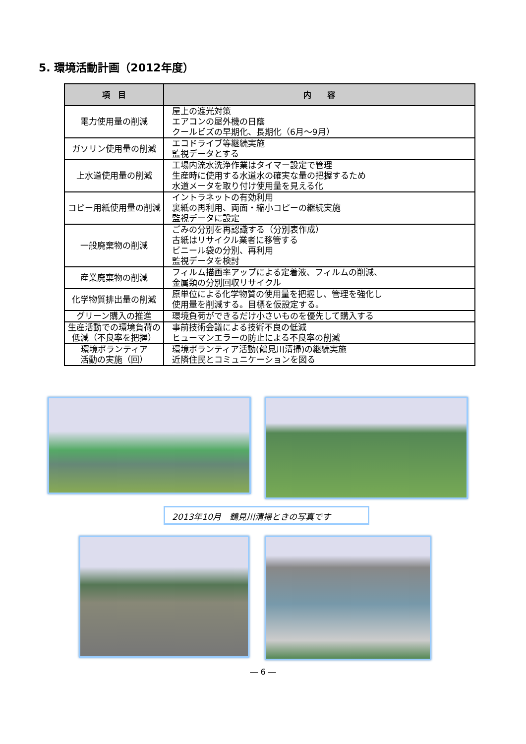5. 環境活動計画（2012年度）
| 項 目 | 内 容 |
| --- | --- |
| 電力使用量の削減 | 屋上の遮光対策 エアコンの屋外機の日蔭 クールビズの早期化、長期化（6月～9月） |
| ガソリン使用量の削減 | エコドライブ等継続実施 監視データとする |
| 上水道使用量の削減 | 工場内流水洗浄作業はタイマー設定で管理 生産時に使用する水道水の確実な量の把握するため 水道メータを取り付け使用量を見える化 |
| コピー用紙使用量の削減 | イントラネットの有効利用 裏紙の再利用、両面・縮小コピーの継続実施 監視データに設定 |
| 一般廃棄物の削減 | ごみの分別を再認識する（分別表作成） 古紙はリサイクル業者に移管する ビニール袋の分別、再利用 監視データを検討 |
| 産業廃棄物の削減 | フィルム描画率アップによる定着液、フィルムの削減、 金属類の分別回収リサイクル |
| 化学物質排出量の削減 | 原単位による化学物質の使用量を把握し、管理を強化し 使用量を削減する。目標を仮設定する。 |
| グリーン購入の推進 | 環境負荷ができるだけ小さいものを優先して購入する |
| 生産活動での環境負荷の低減（不良率を把握） | 事前技術会議による技術不良の低減 ヒューマンエラーの防止による不良率の削減 |
| 環境ボランティア 活動の実施（回） | 環境ボランティア活動(鶴見川清掃)の継続実施 近隣住民とコミュニケーションを図る |
2013年10月　鶴見川清掃ときの写真です
― 6 ―